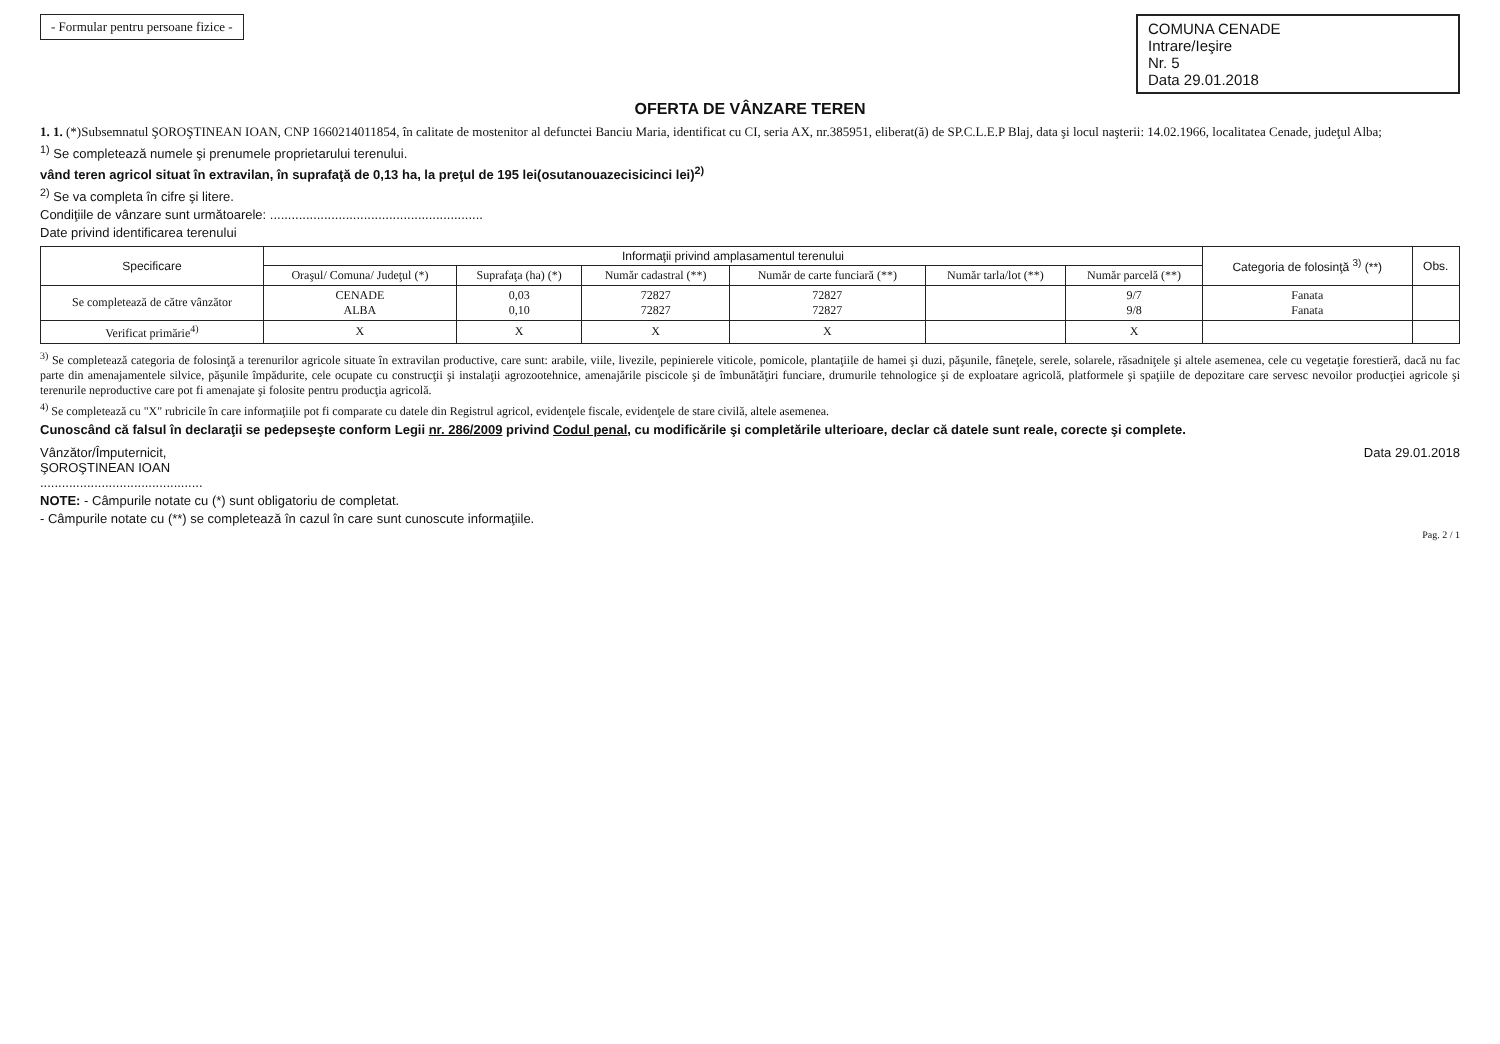- Formular pentru persoane fizice -
COMUNA CENADE
Intrare/Ieşire
Nr. 5
Data 29.01.2018
OFERTA DE VÂNZARE TEREN
1. 1. (*)Subsemnatul ŞOROŞTINEAN IOAN, CNP 1660214011854, în calitate de mostenitor al defunctei Banciu Maria, identificat cu CI, seria AX, nr.385951, eliberat(ă) de SP.C.L.E.P Blaj, data şi locul naşterii: 14.02.1966, localitatea Cenade, judeţul Alba;
<sup>1)</sup> Se completează numele şi prenumele proprietarului terenului.
vând teren agricol situat în extravilan, în suprafaţă de 0,13 ha, la preţul de 195 lei(osutanouazecisicinci lei)<sup>2)</sup>
<sup>2)</sup> Se va completa în cifre şi litere.
Condiţiile de vânzare sunt următoarele: ...........................................................
Date privind identificarea terenului
| Specificare | Informaţii privind amplasamentul terenului | | | | | | Categoria de folosinţă <sup>3)</sup> (**) | Obs. |
| --- | --- | --- | --- | --- | --- | --- | --- | --- |
| | Oraşul/ Comuna/ Judeţul (*) | Suprafaţa (ha) (*) | Număr cadastral (**) | Număr de carte funciară (**) | Număr tarla/lot (**) | Număr parcelă (**) | | |
| Se completează de către vânzător | CENADE ALBA | 0,03 0,10 | 72827 72827 | 72827 72827 | | 9/7 9/8 | Fanata Fanata | |
| Verificat primărie<sup>4)</sup> | X | X | X | X | | X | | |
<sup>3)</sup> Se completează categoria de folosinţă a terenurilor agricole situate în extravilan productive, care sunt: arabile, viile, livezile, pepinierele viticole, pomicole, plantaţiile de hamei şi duzi, păşunile, fâneţele, serele, solarele, răsadniţele şi altele asemenea, cele cu vegetaţie forestieră, dacă nu fac parte din amenajamentele silvice, păşunile împădurite, cele ocupate cu construcţii şi instalaţii agrozootehnice, amenajările piscicole şi de îmbunătăţiri funciare, drumurile tehnologice şi de exploatare agricolă, platformele şi spaţiile de depozitare care servesc nevoilor producţiei agricole şi terenurile neproductive care pot fi amenajate şi folosite pentru producţia agricolă.
<sup>4)</sup> Se completează cu "X" rubricile în care informaţiile pot fi comparate cu datele din Registrul agricol, evidenţele fiscale, evidenţele de stare civilă, altele asemenea.
Cunoscând că falsul în declaraţii se pedepseşte conform Legii nr. 286/2009 privind Codul penal, cu modificările şi completările ulterioare, declar că datele sunt reale, corecte şi complete.
Vânzător/Împuternicit,
ŞOROŞTINEAN IOAN
.............................................
Data 29.01.2018
NOTE: - Câmpurile notate cu (*) sunt obligatoriu de completat.
- Câmpurile notate cu (**) se completează în cazul în care sunt cunoscute informaţiile.
Pag. 2 / 1